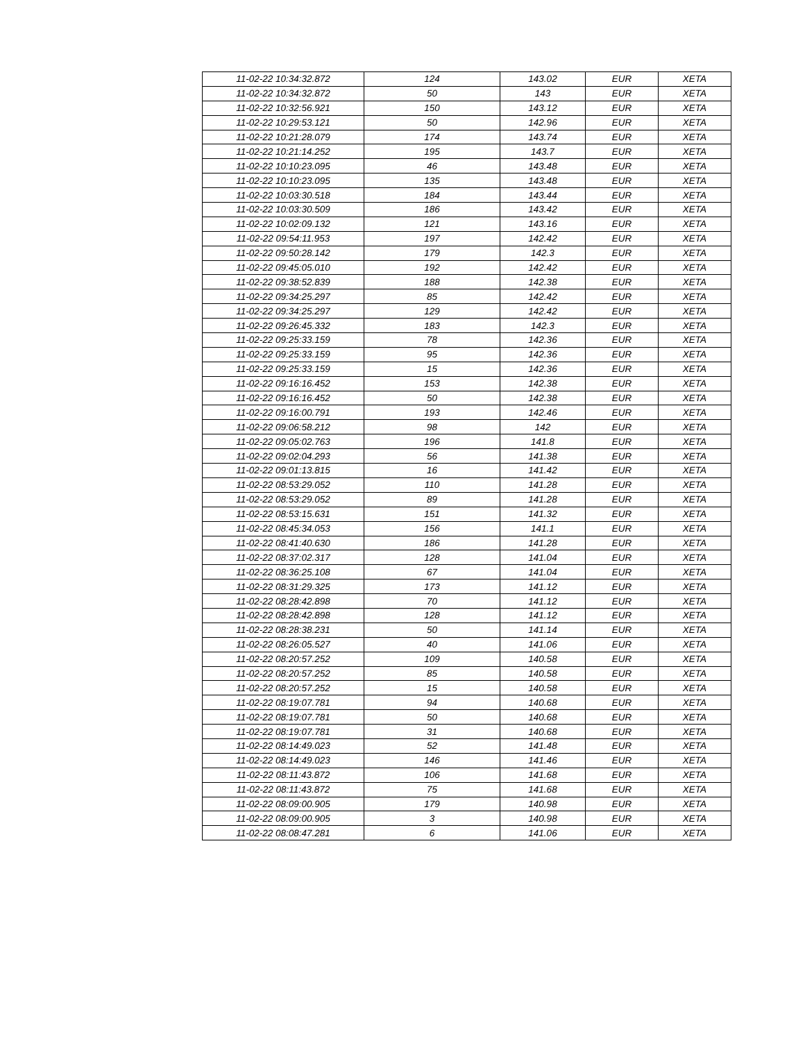| 11-02-22 10:34:32.872 | 124 | 143.02 | EUR | XETA |
| 11-02-22 10:34:32.872 | 50 | 143 | EUR | XETA |
| 11-02-22 10:32:56.921 | 150 | 143.12 | EUR | XETA |
| 11-02-22 10:29:53.121 | 50 | 142.96 | EUR | XETA |
| 11-02-22 10:21:28.079 | 174 | 143.74 | EUR | XETA |
| 11-02-22 10:21:14.252 | 195 | 143.7 | EUR | XETA |
| 11-02-22 10:10:23.095 | 46 | 143.48 | EUR | XETA |
| 11-02-22 10:10:23.095 | 135 | 143.48 | EUR | XETA |
| 11-02-22 10:03:30.518 | 184 | 143.44 | EUR | XETA |
| 11-02-22 10:03:30.509 | 186 | 143.42 | EUR | XETA |
| 11-02-22 10:02:09.132 | 121 | 143.16 | EUR | XETA |
| 11-02-22 09:54:11.953 | 197 | 142.42 | EUR | XETA |
| 11-02-22 09:50:28.142 | 179 | 142.3 | EUR | XETA |
| 11-02-22 09:45:05.010 | 192 | 142.42 | EUR | XETA |
| 11-02-22 09:38:52.839 | 188 | 142.38 | EUR | XETA |
| 11-02-22 09:34:25.297 | 85 | 142.42 | EUR | XETA |
| 11-02-22 09:34:25.297 | 129 | 142.42 | EUR | XETA |
| 11-02-22 09:26:45.332 | 183 | 142.3 | EUR | XETA |
| 11-02-22 09:25:33.159 | 78 | 142.36 | EUR | XETA |
| 11-02-22 09:25:33.159 | 95 | 142.36 | EUR | XETA |
| 11-02-22 09:25:33.159 | 15 | 142.36 | EUR | XETA |
| 11-02-22 09:16:16.452 | 153 | 142.38 | EUR | XETA |
| 11-02-22 09:16:16.452 | 50 | 142.38 | EUR | XETA |
| 11-02-22 09:16:00.791 | 193 | 142.46 | EUR | XETA |
| 11-02-22 09:06:58.212 | 98 | 142 | EUR | XETA |
| 11-02-22 09:05:02.763 | 196 | 141.8 | EUR | XETA |
| 11-02-22 09:02:04.293 | 56 | 141.38 | EUR | XETA |
| 11-02-22 09:01:13.815 | 16 | 141.42 | EUR | XETA |
| 11-02-22 08:53:29.052 | 110 | 141.28 | EUR | XETA |
| 11-02-22 08:53:29.052 | 89 | 141.28 | EUR | XETA |
| 11-02-22 08:53:15.631 | 151 | 141.32 | EUR | XETA |
| 11-02-22 08:45:34.053 | 156 | 141.1 | EUR | XETA |
| 11-02-22 08:41:40.630 | 186 | 141.28 | EUR | XETA |
| 11-02-22 08:37:02.317 | 128 | 141.04 | EUR | XETA |
| 11-02-22 08:36:25.108 | 67 | 141.04 | EUR | XETA |
| 11-02-22 08:31:29.325 | 173 | 141.12 | EUR | XETA |
| 11-02-22 08:28:42.898 | 70 | 141.12 | EUR | XETA |
| 11-02-22 08:28:42.898 | 128 | 141.12 | EUR | XETA |
| 11-02-22 08:28:38.231 | 50 | 141.14 | EUR | XETA |
| 11-02-22 08:26:05.527 | 40 | 141.06 | EUR | XETA |
| 11-02-22 08:20:57.252 | 109 | 140.58 | EUR | XETA |
| 11-02-22 08:20:57.252 | 85 | 140.58 | EUR | XETA |
| 11-02-22 08:20:57.252 | 15 | 140.58 | EUR | XETA |
| 11-02-22 08:19:07.781 | 94 | 140.68 | EUR | XETA |
| 11-02-22 08:19:07.781 | 50 | 140.68 | EUR | XETA |
| 11-02-22 08:19:07.781 | 31 | 140.68 | EUR | XETA |
| 11-02-22 08:14:49.023 | 52 | 141.48 | EUR | XETA |
| 11-02-22 08:14:49.023 | 146 | 141.46 | EUR | XETA |
| 11-02-22 08:11:43.872 | 106 | 141.68 | EUR | XETA |
| 11-02-22 08:11:43.872 | 75 | 141.68 | EUR | XETA |
| 11-02-22 08:09:00.905 | 179 | 140.98 | EUR | XETA |
| 11-02-22 08:09:00.905 | 3 | 140.98 | EUR | XETA |
| 11-02-22 08:08:47.281 | 6 | 141.06 | EUR | XETA |